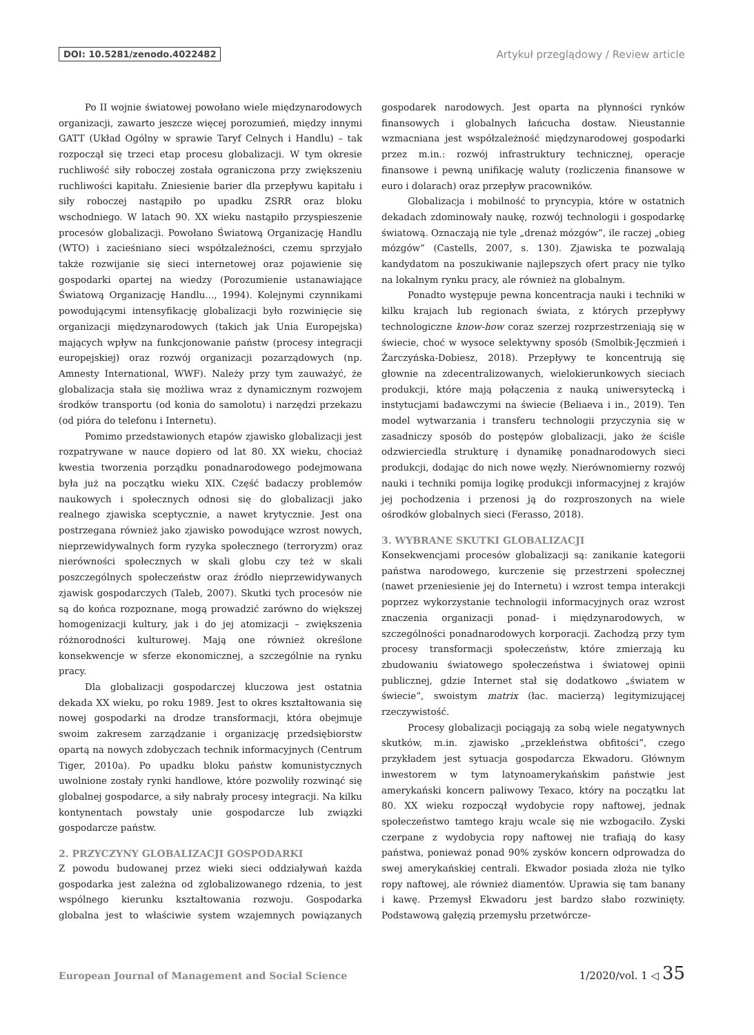DOI: 10.5281/zenodo.4022482 Artykuł przeglądowy / Review article
Po II wojnie światowej powołano wiele międzynarodowych organizacji, zawarto jeszcze więcej porozumień, między innymi GATT (Układ Ogólny w sprawie Taryf Celnych i Handlu) – tak rozpoczął się trzeci etap procesu globalizacji. W tym okresie ruchliwość siły roboczej została ograniczona przy zwiększeniu ruchliwości kapitału. Zniesienie barier dla przepływu kapitału i siły roboczej nastąpiło po upadku ZSRR oraz bloku wschodniego. W latach 90. XX wieku nastąpiło przyspieszenie procesów globalizacji. Powołano Światową Organizację Handlu (WTO) i zacieśniano sieci współzależności, czemu sprzyjało także rozwijanie się sieci internetowej oraz pojawienie się gospodarki opartej na wiedzy (Porozumienie ustanawiające Światową Organizację Handlu..., 1994). Kolejnymi czynnikami powodującymi intensyfikację globalizacji było rozwinięcie się organizacji międzynarodowych (takich jak Unia Europejska) mających wpływ na funkcjonowanie państw (procesy integracji europejskiej) oraz rozwój organizacji pozarządowych (np. Amnesty International, WWF). Należy przy tym zauważyć, że globalizacja stała się możliwa wraz z dynamicznym rozwojem środków transportu (od konia do samolotu) i narzędzi przekazu (od pióra do telefonu i Internetu).
Pomimo przedstawionych etapów zjawisko globalizacji jest rozpatrywane w nauce dopiero od lat 80. XX wieku, chociaż kwestia tworzenia porządku ponadnarodowego podejmowana była już na początku wieku XIX. Część badaczy problemów naukowych i społecznych odnosi się do globalizacji jako realnego zjawiska sceptycznie, a nawet krytycznie. Jest ona postrzegana również jako zjawisko powodujące wzrost nowych, nieprzewidywalnych form ryzyka społecznego (terroryzm) oraz nierówności społecznych w skali globu czy też w skali poszczególnych społeczeństw oraz źródło nieprzewidywanych zjawisk gospodarczych (Taleb, 2007). Skutki tych procesów nie są do końca rozpoznane, mogą prowadzić zarówno do większej homogenizacji kultury, jak i do jej atomizacji – zwiększenia różnorodności kulturowej. Mają one również określone konsekwencje w sferze ekonomicznej, a szczególnie na rynku pracy.
Dla globalizacji gospodarczej kluczowa jest ostatnia dekada XX wieku, po roku 1989. Jest to okres kształtowania się nowej gospodarki na drodze transformacji, która obejmuje swoim zakresem zarządzanie i organizację przedsiębiorstw opartą na nowych zdobyczach technik informacyjnych (Centrum Tiger, 2010a). Po upadku bloku państw komunistycznych uwolnione zostały rynki handlowe, które pozwoliły rozwinąć się globalnej gospodarce, a siły nabrały procesy integracji. Na kilku kontynentach powstały unie gospodarcze lub związki gospodarcze państw.
2. PRZYCZYNY GLOBALIZACJI GOSPODARKI
Z powodu budowanej przez wieki sieci oddziaływań każda gospodarka jest zależna od zglobalizowanego rdzenia, to jest wspólnego kierunku kształtowania rozwoju. Gospodarka globalna jest to właściwie system wzajemnych powiązanych gospodarek narodowych. Jest oparta na płynności rynków finansowych i globalnych łańcucha dostaw. Nieustannie wzmacniana jest współzależność międzynarodowej gospodarki przez m.in.: rozwój infrastruktury technicznej, operacje finansowe i pewną unifikację waluty (rozliczenia finansowe w euro i dolarach) oraz przepływ pracowników.
Globalizacja i mobilność to pryncypia, które w ostatnich dekadach zdominowały naukę, rozwój technologii i gospodarkę światową. Oznaczają nie tyle „drenaż mózgów”, ile raczej „obieg mózgów” (Castells, 2007, s. 130). Zjawiska te pozwalają kandydatom na poszukiwanie najlepszych ofert pracy nie tylko na lokalnym rynku pracy, ale również na globalnym.
Ponadto występuje pewna koncentracja nauki i techniki w kilku krajach lub regionach świata, z których przepływy technologiczne know-how coraz szerzej rozprzestrzeniają się w świecie, choć w wysoce selektywny sposób (Smolbik-Jęczmień i Żarczyńska-Dobiesz, 2018). Przepływy te koncentrują się głownie na zdecentralizowanych, wielokierunkowych sieciach produkcji, które mają połączenia z nauką uniwersytecką i instytucjami badawczymi na świecie (Beliaeva i in., 2019). Ten model wytwarzania i transferu technologii przyczynia się w zasadniczy sposób do postępów globalizacji, jako że ściśle odzwierciedla strukturę i dynamikę ponadnarodowych sieci produkcji, dodając do nich nowe węzły. Nierównomierny rozwój nauki i techniki pomija logikę produkcji informacyjnej z krajów jej pochodzenia i przenosi ją do rozproszonych na wiele ośrodków globalnych sieci (Ferasso, 2018).
3. WYBRANE SKUTKI GLOBALIZACJI
Konsekwencjami procesów globalizacji są: zanikanie kategorii państwa narodowego, kurczenie się przestrzeni społecznej (nawet przeniesienie jej do Internetu) i wzrost tempa interakcji poprzez wykorzystanie technologii informacyjnych oraz wzrost znaczenia organizacji ponad- i międzynarodowych, w szczególności ponadnarodowych korporacji. Zachodzą przy tym procesy transformacji społeczeństw, które zmierzają ku zbudowaniu światowego społeczeństwa i światowej opinii publicznej, gdzie Internet stał się dodatkowo „światem w świecie”, swoistym matrix (łac. macierzą) legitymizującej rzeczywistość.
Procesy globalizacji pociągają za sobą wiele negatywnych skutków, m.in. zjawisko „przekleństwa obfitości”, czego przykładem jest sytuacja gospodarcza Ekwadoru. Głównym inwestorem w tym latynoamerykańskim państwie jest amerykański koncern paliwowy Texaco, który na początku lat 80. XX wieku rozpoczął wydobycie ropy naftowej, jednak społeczeństwo tamtego kraju wcale się nie wzbogaciło. Zyski czerpane z wydobycia ropy naftowej nie trafiają do kasy państwa, ponieważ ponad 90% zysków koncern odprowadza do swej amerykańskiej centrali. Ekwador posiada złoża nie tylko ropy naftowej, ale również diamentów. Uprawia się tam banany i kawę. Przemysł Ekwadoru jest bardzo słabo rozwinięty. Podstawową gałęzią przemysłu przetwórcze-
European Journal of Management and Social Science 1/2020/vol. 1 ◁ 35